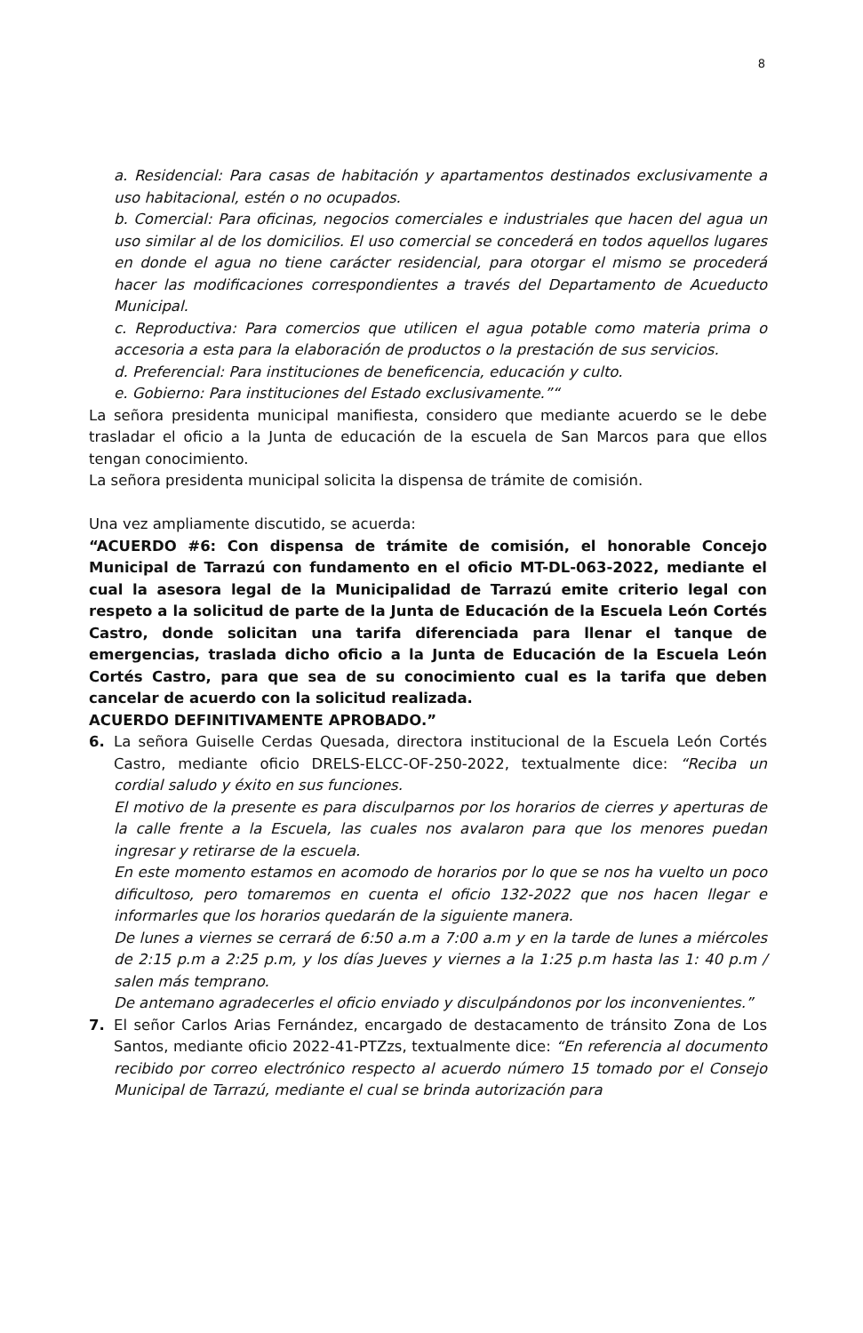8
a. Residencial: Para casas de habitación y apartamentos destinados exclusivamente a uso habitacional, estén o no ocupados.
b. Comercial: Para oficinas, negocios comerciales e industriales que hacen del agua un uso similar al de los domicilios. El uso comercial se concederá en todos aquellos lugares en donde el agua no tiene carácter residencial, para otorgar el mismo se procederá hacer las modificaciones correspondientes a través del Departamento de Acueducto Municipal.
c. Reproductiva: Para comercios que utilicen el agua potable como materia prima o accesoria a esta para la elaboración de productos o la prestación de sus servicios.
d. Preferencial: Para instituciones de beneficencia, educación y culto.
e. Gobierno: Para instituciones del Estado exclusivamente.”“
La señora presidenta municipal manifiesta, considero que mediante acuerdo se le debe trasladar el oficio a la Junta de educación de la escuela de San Marcos para que ellos tengan conocimiento.
La señora presidenta municipal solicita la dispensa de trámite de comisión.
Una vez ampliamente discutido, se acuerda:
“ACUERDO #6: Con dispensa de trámite de comisión, el honorable Concejo Municipal de Tarrazú con fundamento en el oficio MT-DL-063-2022, mediante el cual la asesora legal de la Municipalidad de Tarrazú emite criterio legal con respeto a la solicitud de parte de la Junta de Educación de la Escuela León Cortés Castro, donde solicitan una tarifa diferenciada para llenar el tanque de emergencias, traslada dicho oficio a la Junta de Educación de la Escuela León Cortés Castro, para que sea de su conocimiento cual es la tarifa que deben cancelar de acuerdo con la solicitud realizada.
ACUERDO DEFINITIVAMENTE APROBADO.”
6. La señora Guiselle Cerdas Quesada, directora institucional de la Escuela León Cortés Castro, mediante oficio DRELS-ELCC-OF-250-2022, textualmente dice: “Reciba un cordial saludo y éxito en sus funciones.
El motivo de la presente es para disculparnos por los horarios de cierres y aperturas de la calle frente a la Escuela, las cuales nos avalaron para que los menores puedan ingresar y retirarse de la escuela.
En este momento estamos en acomodo de horarios por lo que se nos ha vuelto un poco dificultoso, pero tomaremos en cuenta el oficio 132-2022 que nos hacen llegar e informarles que los horarios quedarán de la siguiente manera.
De lunes a viernes se cerrará de 6:50 a.m a 7:00 a.m y en la tarde de lunes a miércoles de 2:15 p.m a 2:25 p.m, y los días Jueves y viernes a la 1:25 p.m hasta las 1: 40 p.m / salen más temprano.
De antemano agradecerles el oficio enviado y disculpándonos por los inconvenientes.”
7. El señor Carlos Arias Fernández, encargado de destacamento de tránsito Zona de Los Santos, mediante oficio 2022-41-PTZzs, textualmente dice: “En referencia al documento recibido por correo electrónico respecto al acuerdo número 15 tomado por el Consejo Municipal de Tarrazú, mediante el cual se brinda autorización para